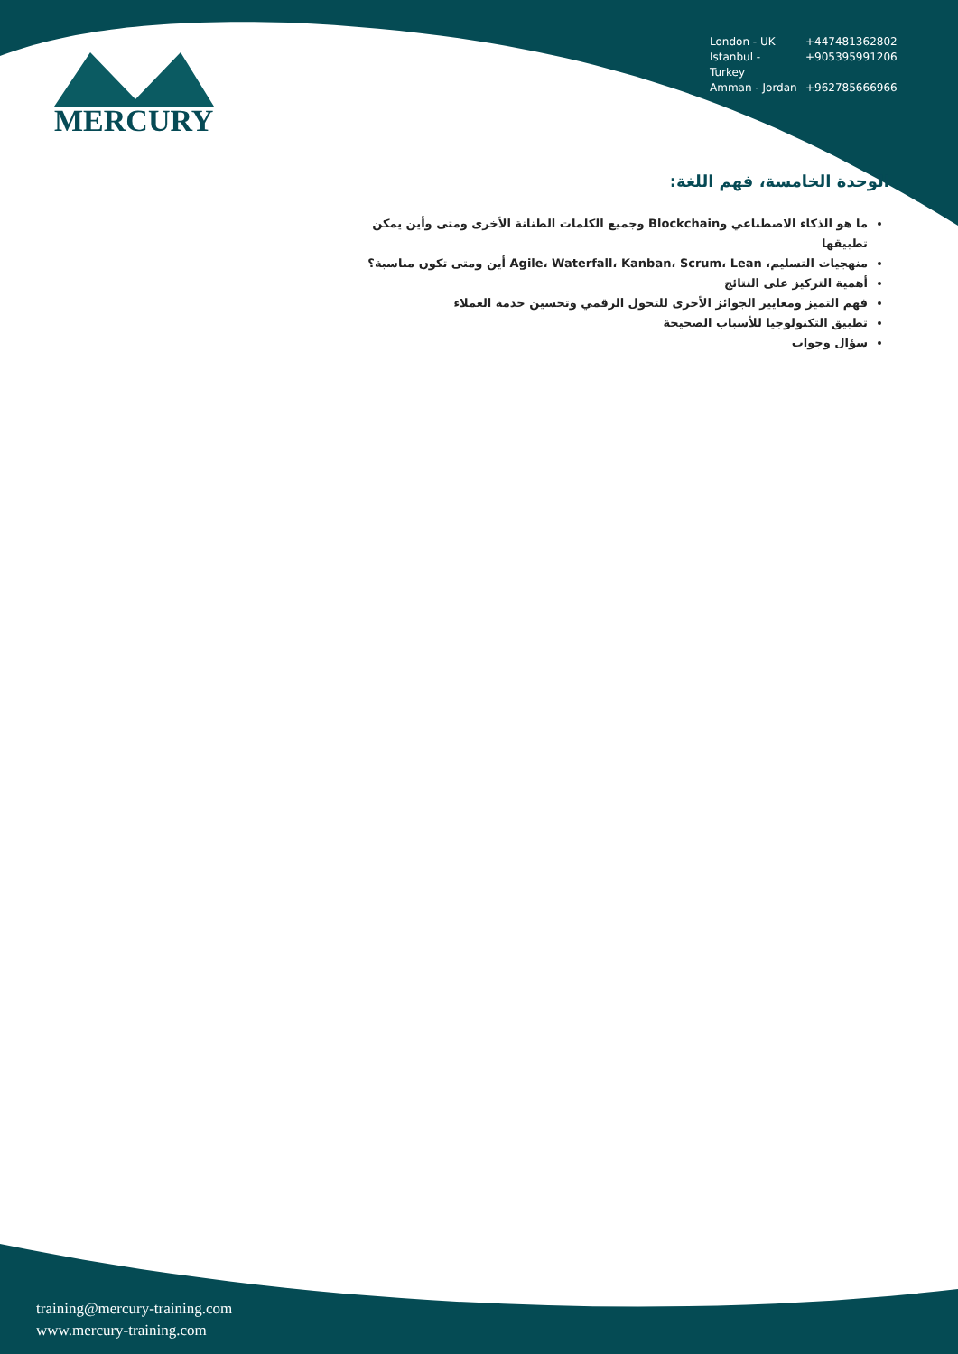MERCURY
London - UK +447481362802
Istanbul - Turkey +905395991206
Amman - Jordan +962785666966
الوحدة الخامسة، فهم اللغة:
ما هو الذكاء الاصطناعي وBlockchain وجميع الكلمات الطنانة الأخرى ومتى وأين يمكن تطبيقها
منهجيات التسليم، Agile، Waterfall، Kanban، Scrum، Lean أين ومتى تكون مناسبة؟
أهمية التركيز على النتائج
فهم التميز ومعايير الجوائز الأخرى للتحول الرقمي وتحسين خدمة العملاء
تطبيق التكنولوجيا للأسباب الصحيحة
سؤال وجواب
training@mercury-training.com
www.mercury-training.com